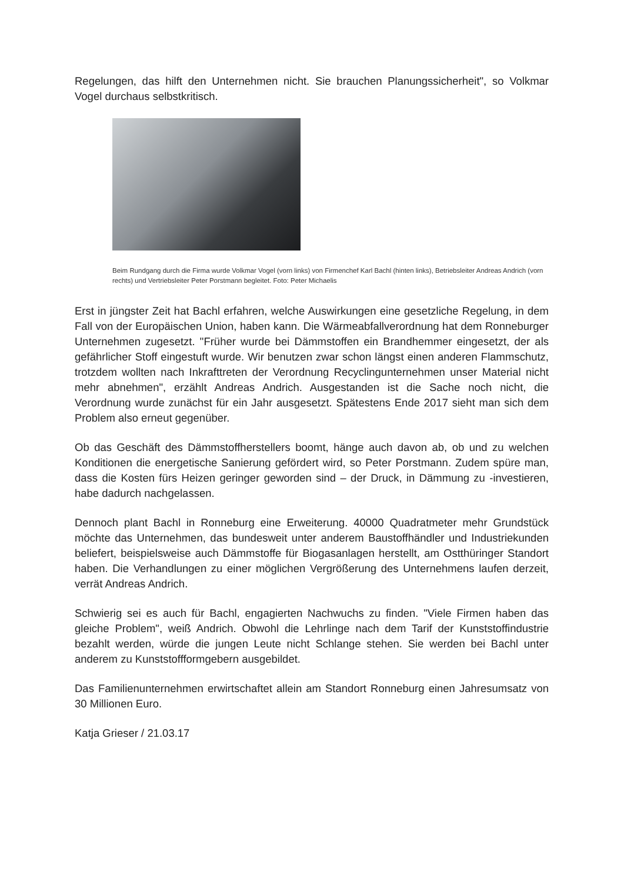Regelungen, das hilft den Unternehmen nicht. Sie brauchen Planungssicherheit", so Volkmar Vogel durchaus selbstkritisch.
Beim Rundgang durch die Firma wurde Volkmar Vogel (vorn links) von Firmenchef Karl Bachl (hinten links), Betriebsleiter Andreas Andrich (vorn rechts) und Vertriebsleiter Peter Porstmann begleitet. Foto: Peter Michaelis
Erst in jüngster Zeit hat Bachl erfahren, welche Auswirkungen eine gesetzliche Regelung, in dem Fall von der Europäischen Union, haben kann. Die Wärmeabfallverordnung hat dem Ronneburger Unternehmen zugesetzt. "Früher wurde bei Dämmstoffen ein Brandhemmer eingesetzt, der als gefährlicher Stoff eingestuft wurde. Wir benutzen zwar schon längst einen anderen Flammschutz, trotzdem wollten nach Inkrafttreten der Verordnung Recyclingunternehmen unser Material nicht mehr abnehmen", erzählt Andreas Andrich. Ausgestanden ist die Sache noch nicht, die Verordnung wurde zunächst für ein Jahr ausgesetzt. Spätestens Ende 2017 sieht man sich dem Problem also erneut gegenüber.
Ob das Geschäft des Dämmstoffherstellers boomt, hänge auch davon ab, ob und zu welchen Konditionen die energetische Sanierung gefördert wird, so Peter Porstmann. Zudem spüre man, dass die Kosten fürs Heizen geringer geworden sind – der Druck, in Dämmung zu -investieren, habe dadurch nachgelassen.
Dennoch plant Bachl in Ronneburg eine Erweiterung. 40000 Quadratmeter mehr Grundstück möchte das Unternehmen, das bundesweit unter anderem Baustoffhändler und Industriekunden beliefert, beispielsweise auch Dämmstoffe für Biogasanlagen herstellt, am Ostthüringer Standort haben. Die Verhandlungen zu einer möglichen Vergrößerung des Unternehmens laufen derzeit, verrät Andreas Andrich.
Schwierig sei es auch für Bachl, engagierten Nachwuchs zu finden. "Viele Firmen haben das gleiche Problem", weiß Andrich. Obwohl die Lehrlinge nach dem Tarif der Kunststoffindustrie bezahlt werden, würde die jungen Leute nicht Schlange stehen. Sie werden bei Bachl unter anderem zu Kunststoffformgebern ausgebildet.
Das Familienunternehmen erwirtschaftet allein am Standort Ronneburg einen Jahresumsatz von 30 Millionen Euro.
Katja Grieser / 21.03.17